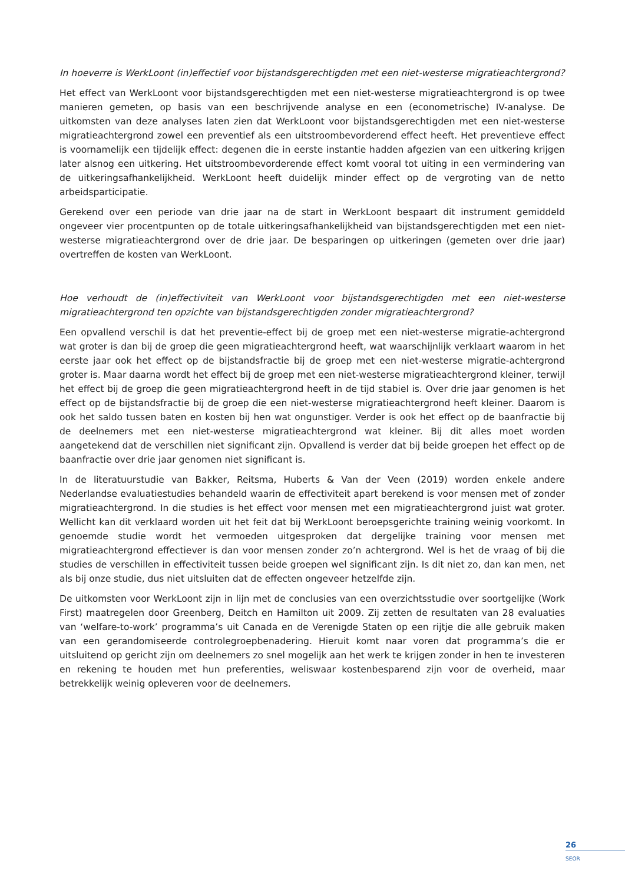In hoeverre is WerkLoont (in)effectief voor bijstandsgerechtigden met een niet-westerse migratieachtergrond?
Het effect van WerkLoont voor bijstandsgerechtigden met een niet-westerse migratieachtergrond is op twee manieren gemeten, op basis van een beschrijvende analyse en een (econometrische) IV-analyse. De uitkomsten van deze analyses laten zien dat WerkLoont voor bijstandsgerechtigden met een niet-westerse migratieachtergrond zowel een preventief als een uitstroombevorderend effect heeft. Het preventieve effect is voornamelijk een tijdelijk effect: degenen die in eerste instantie hadden afgezien van een uitkering krijgen later alsnog een uitkering. Het uitstroombevorderende effect komt vooral tot uiting in een vermindering van de uitkeringsafhankelijkheid. WerkLoont heeft duidelijk minder effect op de vergroting van de netto arbeidsparticipatie.
Gerekend over een periode van drie jaar na de start in WerkLoont bespaart dit instrument gemiddeld ongeveer vier procentpunten op de totale uitkeringsafhankelijkheid van bijstandsgerechtigden met een niet-westerse migratieachtergrond over de drie jaar. De besparingen op uitkeringen (gemeten over drie jaar) overtreffen de kosten van WerkLoont.
Hoe verhoudt de (in)effectiviteit van WerkLoont voor bijstandsgerechtigden met een niet-westerse migratieachtergrond ten opzichte van bijstandsgerechtigden zonder migratieachtergrond?
Een opvallend verschil is dat het preventie-effect bij de groep met een niet-westerse migratie-achtergrond wat groter is dan bij de groep die geen migratieachtergrond heeft, wat waarschijnlijk verklaart waarom in het eerste jaar ook het effect op de bijstandsfractie bij de groep met een niet-westerse migratie-achtergrond groter is. Maar daarna wordt het effect bij de groep met een niet-westerse migratieachtergrond kleiner, terwijl het effect bij de groep die geen migratieachtergrond heeft in de tijd stabiel is. Over drie jaar genomen is het effect op de bijstandsfractie bij de groep die een niet-westerse migratieachtergrond heeft kleiner. Daarom is ook het saldo tussen baten en kosten bij hen wat ongunstiger. Verder is ook het effect op de baanfractie bij de deelnemers met een niet-westerse migratieachtergrond wat kleiner. Bij dit alles moet worden aangetekend dat de verschillen niet significant zijn. Opvallend is verder dat bij beide groepen het effect op de baanfractie over drie jaar genomen niet significant is.
In de literatuurstudie van Bakker, Reitsma, Huberts & Van der Veen (2019) worden enkele andere Nederlandse evaluatiestudies behandeld waarin de effectiviteit apart berekend is voor mensen met of zonder migratieachtergrond. In die studies is het effect voor mensen met een migratieachtergrond juist wat groter. Wellicht kan dit verklaard worden uit het feit dat bij WerkLoont beroepsgerichte training weinig voorkomt. In genoemde studie wordt het vermoeden uitgesproken dat dergelijke training voor mensen met migratieachtergrond effectiever is dan voor mensen zonder zo’n achtergrond. Wel is het de vraag of bij die studies de verschillen in effectiviteit tussen beide groepen wel significant zijn. Is dit niet zo, dan kan men, net als bij onze studie, dus niet uitsluiten dat de effecten ongeveer hetzelfde zijn.
De uitkomsten voor WerkLoont zijn in lijn met de conclusies van een overzichtsstudie over soortgelijke (Work First) maatregelen door Greenberg, Deitch en Hamilton uit 2009. Zij zetten de resultaten van 28 evaluaties van ‘welfare-to-work’ programma’s uit Canada en de Verenigde Staten op een rijtje die alle gebruik maken van een gerandomiseerde controlegroepbenadering. Hieruit komt naar voren dat programma’s die er uitsluitend op gericht zijn om deelnemers zo snel mogelijk aan het werk te krijgen zonder in hen te investeren en rekening te houden met hun preferenties, weliswaar kostenbesparend zijn voor de overheid, maar betrekkelijk weinig opleveren voor de deelnemers.
26
SEOR